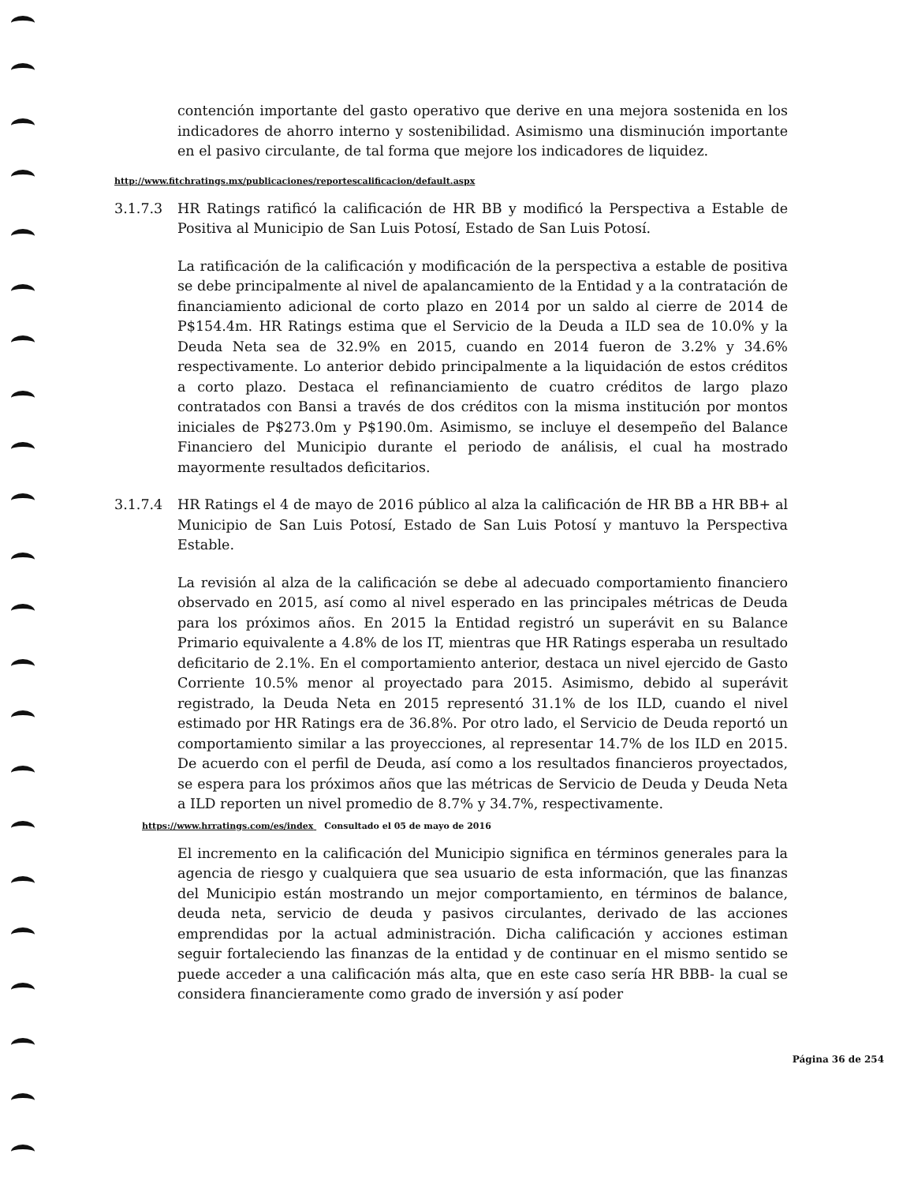contención importante del gasto operativo que derive en una mejora sostenida en los indicadores de ahorro interno y sostenibilidad. Asimismo una disminución importante en el pasivo circulante, de tal forma que mejore los indicadores de liquidez.
http://www.fitchratings.mx/publicaciones/reportescalificacion/default.aspx
3.1.7.3 HR Ratings ratificó la calificación de HR BB y modificó la Perspectiva a Estable de Positiva al Municipio de San Luis Potosí, Estado de San Luis Potosí.
La ratificación de la calificación y modificación de la perspectiva a estable de positiva se debe principalmente al nivel de apalancamiento de la Entidad y a la contratación de financiamiento adicional de corto plazo en 2014 por un saldo al cierre de 2014 de P$154.4m. HR Ratings estima que el Servicio de la Deuda a ILD sea de 10.0% y la Deuda Neta sea de 32.9% en 2015, cuando en 2014 fueron de 3.2% y 34.6% respectivamente. Lo anterior debido principalmente a la liquidación de estos créditos a corto plazo. Destaca el refinanciamiento de cuatro créditos de largo plazo contratados con Bansi a través de dos créditos con la misma institución por montos iniciales de P$273.0m y P$190.0m. Asimismo, se incluye el desempeño del Balance Financiero del Municipio durante el periodo de análisis, el cual ha mostrado mayormente resultados deficitarios.
3.1.7.4 HR Ratings el 4 de mayo de 2016 público al alza la calificación de HR BB a HR BB+ al Municipio de San Luis Potosí, Estado de San Luis Potosí y mantuvo la Perspectiva Estable.
La revisión al alza de la calificación se debe al adecuado comportamiento financiero observado en 2015, así como al nivel esperado en las principales métricas de Deuda para los próximos años. En 2015 la Entidad registró un superávit en su Balance Primario equivalente a 4.8% de los IT, mientras que HR Ratings esperaba un resultado deficitario de 2.1%. En el comportamiento anterior, destaca un nivel ejercido de Gasto Corriente 10.5% menor al proyectado para 2015. Asimismo, debido al superávit registrado, la Deuda Neta en 2015 representó 31.1% de los ILD, cuando el nivel estimado por HR Ratings era de 36.8%. Por otro lado, el Servicio de Deuda reportó un comportamiento similar a las proyecciones, al representar 14.7% de los ILD en 2015. De acuerdo con el perfil de Deuda, así como a los resultados financieros proyectados, se espera para los próximos años que las métricas de Servicio de Deuda y Deuda Neta a ILD reporten un nivel promedio de 8.7% y 34.7%, respectivamente.
https://www.hrratings.com/es/index Consultado el 05 de mayo de 2016
El incremento en la calificación del Municipio significa en términos generales para la agencia de riesgo y cualquiera que sea usuario de esta información, que las finanzas del Municipio están mostrando un mejor comportamiento, en términos de balance, deuda neta, servicio de deuda y pasivos circulantes, derivado de las acciones emprendidas por la actual administración. Dicha calificación y acciones estiman seguir fortaleciendo las finanzas de la entidad y de continuar en el mismo sentido se puede acceder a una calificación más alta, que en este caso sería HR BBB- la cual se considera financieramente como grado de inversión y así poder
Página 36 de 254